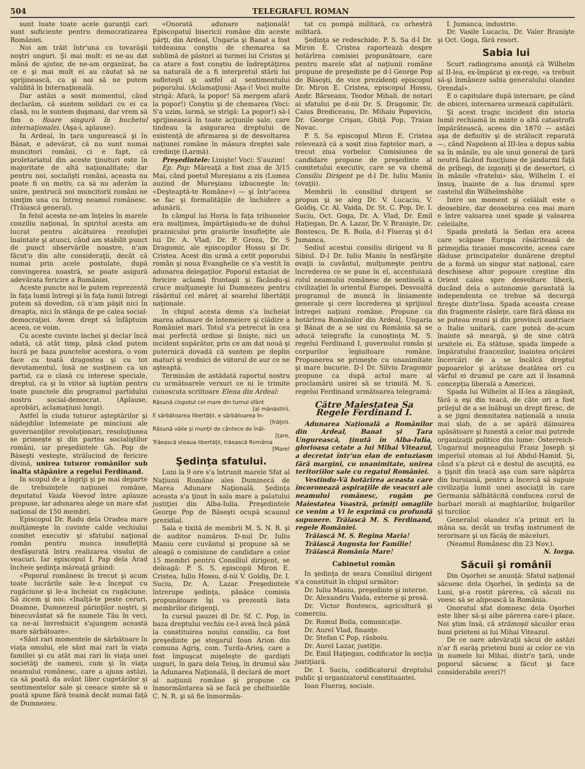504 TELEGRAFUL ROMAN
sunt luate toate acele garanţii cari sunt suficiente pentru democratizarea României.
Noi am trăit într'una cu tovarăşii noştri unguri. Şi mai mult: ei ne-au dat mână de ajutor, de ne-am organizat, ba ce e şi mai mult ei au căutat să ne sprijinească, ca şi noi să ne putem valídită în Internaţională.
Dar astăzi a sosit momentul, când declarăm, că suntem solidari cu ei ca clasă, nu le suntem duşmani, dar vrem să fim o floare singură în buchetul internaţionalei. (Aşa-i, aplause).
In Ardeal, în ţara ungurească şi în Bănat, e adevărat, că nu sunt numai muncitori români, ci e fapt, că proletariatul din aceste ţinuturi este în majoritate de altă naţionalitate; dar pentru noi, socialişti români, aceasta nu poate fi un motiv, ca să nu aderăm la unire, pentrucă noi muncitorii români ne simţim una cu întreg neamul românesc. (Trăiască general).
In felul acesta ne-am înţeles în marele conziliu naţional, în spiritul acesta am lucrat pentru alcătuirea rezoluţiei înaintate şi atunci, când am stabilit punct de punct observările noastre, n'am făcut'o din alte consideraţii, decât că numai prin acele postulate, după convingerea noastră, se poate asigură adevărata fericire a României.
Aceste puncte noi le putem reprezentă în faţa lumii întregi şi în faţa lumii întregi putem să dovedim, că n'am păşit nici în dreapta, nici în stânga de pe calea social-democraţiei. Avem drept să înfăptuim aceea, ce voim.
Cu aceste cuvinte închei şi declar încă odată, că atât timp, până când putem lucră pe baza punctelor acestora, o vom face cu toată dragostea şi cu tot devotamentul, însă ne susţinem ca un partid, ca o clasă cu interese speciale, dreptul, ca şi în viitor să luptăm pentru toate punctele din programul partidului nostru social-democrat. (Aplause, aprobări, aclamaţiuni lungi).
Astfel în ciuda tuturor aşteptărilor şi nădejdilor întemeiate pe minciuni ale guvernanţilor revoluţionari, resoluţiunea se primeşte şi din partea socialiştilor români, iar preşedintele Gh. Pop de Băseşti vesteşte, strălucind de fericire divină, unirea tuturor românilor sub înalta stăpânire a regelui Ferdinand.
In scopul de a îngriji şi pe mai departe de trebuinţele naţiunei române, deputatul Vaida Voevod între aplauze propune, iar adunarea alege un mare sfat naţional de 150 membri.
Episcopul Dr. Radu dela Oradea mare mulţămeşte în cuvinte calde vechiului comitet executiv şi sfatului naţional român pentru munca insufleţită desfăşurată întru realizarea visului de veacuri. Iar episcopul I. Pap dela Arad încheie şedinţa măreaţă grăind:
«Poporul românesc în trecut şi acum toate lucrările sale le-a început cu rugăciune şi le-a încheiat cu rugăciune. Să zicem şi noi: «Inalţă-te peste ceruri, Doamne, Dumnezeul părinţilor noştri, şi binecuvântat să fie numele Tău în veci, ca ne-ai învrednicit s'ajungem această mare sărbătoare».
«Sânt rari momentele de sărbătoare în viaţa omului, ele sânt mai rari în viaţa familiei şi cu atât mai rari în viaţa unei societăţi de oameni, cum şi în viaţa neamului românesc, care a ajuns astăzi, ca să poată da avânt liber cugetărilor şi sentimentelor sale şi ceeace simte să o poată spune fără teamă decât numai faţă de Dumnezeu.
«Onorată adunare naţională! Episcopatul bisericii române din aceste părţi, din Ardeal, Ungaria şi Banat a fost totdeauna conştiu de chemarea sa sublimă de păstori ai turmei lui Cristos şi ca atare a fost conştiu de îndreptăţirea sa naturală de a fi interpretul stării lui sufleteşti şi astfel al sentimentului poporului. (Aclamaţiuni: Aşa-i! Voci multe strigă: Afară, la popor! Să mergem afară la popor!) Conştiu şi de chemarea (Voci: S'a uzim, larmă, se strigă: La popor!) să-l sprijinească în toate acţiunile sale, care tindeau la asigurarea dreptului de existenţă de afirmarea şi de desvoltarea naţiunei române în măsura dreptei sale credinţe (Larmă).
Preşedintele: Linişte! Voci: S'auzim!
Ep. Pap: Măreaţă a fost ziua de 3/15 Mai, când poetul Mureşianu a zis (Lumea auzind de Mureşianu izbucneşte în: «Deşteaptă-te Române») — şi într'aceea se fac şi formalităţile de închidere a adunării.
In câmpul lui Horia în faţa tribunelor era mulţimea, împărtăşindu-se de duhul praznicului prin graiurile însufleţite ale lui Dr. A. Vlad, Dr. P. Groza, Dr. S Dragomir, ale episcopilor Hossu şi Dr. Cristea. Acest din urmă a cetit poporului român şi noua Evanghelie ce s'a vestit în adunarea delegaţilor. Poporul extaziat de fericire aclamă fruntaşii şi făcându-şi cruce mulţumeşte lui Dumnezeu pentru răsăritul cel măreţ al soarelui libertăţii naţionale.
In chipul acesta demn s'a încheiat marea adunare de întemeiere şi clădire a României mari. Totul s'a petrecut în cea mai perfectă ordine şi linişte, nici un incident supărător, prin ce am dat nouă şi puternică dovadă că suntem pe deplin maturi şi vrednici de viitorul de aur ce ne aşteaptă.
Terminăm de astădată raportul nostru cu următoarele versuri ce ni le trimite cunoscuta scriitoare Elena din Ardeal:
Răsună clopotul cel mare din turnul sfânt
[al mănăstirii,
E sărbătoarea libertăţii, e sărbătoarea în-
[frăţirii.
Răsună văile şi munţii de cântece de înăl-
[ţare,
Trăească steaua libertăţii, trăească România
[Mare!
Şedinţa sfatului.
Luni la 9 ore s'a întrunit marele Sfat al Naţiunii Române ales Duminecă de Marea Adunare Naţională. Şedinţa aceasta s'a ţinut în sala mare a palatului justiţiei din Alba-Iulia. Preşedintele George Pop de Băseşti ocupă scaunul prezidial.
Sala e tixită de membrii M. S. N. R. şi de auditor număros. D-nul Dr. Iuliu Maniu cere cuvântul şi propune să se aleagă o comisiune de candidare a celor 15 membri pentru Consiliul dirigent, se deleagă: P. S. S. episcopii Miron E. Cristea, Iuliu Hossu, d-nii V. Goldiş, Dr. I. Suciu, Dr. A. Lazar. Preşedintele întrerupe şedinţa, pânăce comisia propunătoare îşi va prezentă lista membrilor dirigenţi.
In cursul pauzei dl Dr. Sf. C. Pop, în baza dreptului vechiu ce-l aveà încă până la constituirea noului consiliu, ca fost preşedinte pe stegarul Ioan Arion din comuna Agriş, com. Turda-Arieş, care a fost împuşcat mişeleşte de gardişti unguri, în gara dela Teiuş, în drumul său la Adunarea Naţională, îl declară de mort al naţiunii române şi propune ca înmormântarea să se facă pe cheltuielile C. N. R. şi să fie înmormân-
tat cu pompă militară, cu orhestră militară.
Şedinţa se redeschide. P. S. Sa d-l Dr. Miron E. Cristea raportează despre hotărîrea comisiei propunătoare, care pentru marele sfat al naţiunii române propune de preşedinte pe d-l George Pop de Băseşti, de vice prezidenţi episcopul Dr. Miron E. Cristea, episcopul Hossu, Andr. Bârseanu, Teodor Mihali. de notari ai sfatului pe d-nii Dr. S. Dragomir, Dr. Caius Brediceanu, Dr. Mihaiu Popoviciu, Dr. George Crişan, Ghiţă Pop, Traian Novac.
P. S. Sa episcopul Miron E. Cristea relevează că a sosit ziua faptelor mari, a trecut ziua vorbelor. Comisiunea de candidare propune de preşedinte al comitetului executiv, care se va chemă Consiliu Dirigent pe d-l Dr. Iuliu Maniu (ovaţii).
Membrii în consiliul dirigent se propun şi se aleg Dr. V. Lucaciu, V. Goldiş, Cr. Al. Vaida, Dr. St. C. Pop, Dr. I. Suciu, Oct. Goga, Dr. A. Vlad, Dr. Emil Haţiegan, Dr. A. Lazar, Dr. V. Branişte, Dr. Bontescu, Dr. R. Boila, d-l Flueraş şi d-l Jumanca.
Sediul acestui consiliu dirigent va fi Sibiul. D-l Dr. Iuliu Maniu în nesfârşite ovaţii ia cuvântul, mulţumeşte pentru încrederea ce se pune în el, accentuiază rolul neamului românesc de sentinelă a civilizaţiei în orientul Europei. Desvoaltă programul de muncă în liniamente generale şi cere încrederea şi sprijinul întregei naţiuni române. Propune ca hotărîrea Românilor din Ardeal, Ungaria şi Bănat de a se uni cu România să se aducă telegrafic la cunoştinţa M. S. regelui Ferdinand I, guvernului român şi corpurilor legiuitoare române. Propunerea se primeşte cu unanimitate şi mare bucurie. D-l Dr. Silviu Dragomir propune ca după actul mare al proclamării unirei să se trimită M. S. regelui Ferdinand următoarea telegramă:
Către Maiestatea Sa
Regele Ferdinand I.
Adunarea Naţională a Românilor din Ardeal, Banat şi Ţara Ungurească, ţinută în Alba-Iulia, glorioasa cetate a lui Mihai Viteazul, a decretat într'un elan de entuziasm fără margini, cu unanimitate, unirea teritoriilor sale cu regatul României.
Vestindu-Vă hotărîrea aceasta care încoronează aspiraţiile de veacuri ale neamului românesc, rugăm pe Maiestatea Voastră, primiţi omagiile ce venim a Vi le exprimă cu profundă supunere. Trăiască M. S. Ferdinand, regele României.
Trăiască M. S. Regina Maria!
Trăiască Augusta lor Familie!
Trăiască România Mare!
Cabinetul român
In şedinţa de seara Consiliul dirigent s'a constituit în chipul următor:
Dr. Iuliu Maniu, preşedinte şi interne.
Dr. Alexandru Vaida, externe şi presă.
Dr. Victor Bontescu, agricultură şi comerciu.
Dr. Romul Boila, comunicaţie.
Dr. Aurel Vlad, finanţe.
Dr. Stefan C Pop, răsboiu.
Dr. Aurel Lazar, justiţie.
Dr. Emil Haţiegan, codificator în secţia justiţiară.
Dr. I. Suciu, codificatorul dreptului public şi organizatorul constituantei.
Ioan Flueraş, sociale.
I. Jumanca, industrie.
Dr. Vasile Lucaciu, Dr. Valer Branişte şi Oct. Goga, fără resort.
Sabia lui
Scurt radiograma anunţă că Wilhelm al II-lea, ex-împărat şi ex-rege, «a trebuit să-şi înmâneze sabia generalului olandez Orendal».
E o capitulare după internare, pe când de obicei, internarea urmează capitulării.
Şi acest tragic incident din istoria lumii rechiamă în minte o altă catastrofă împărătească, aceea din 1870 — astăzi aşa de definitiv şi de strălucit reparată —, când Napoleon al III-lea a depus sabia sa în mânile, nu ale unui general de ţară neutră făcând funcţiune de jandarmi faţă de pribegi, de izgoniţi şi de desertori, ci în mânile «fratelui» său, Wilhelm I. el însuş, înainte de a lua drumul spre castelul din Wilhelmshöhe
Intre un moment şi celălalt este o deosebire, dar deosebirea cea mai mare e între valoarea unei spade şi valoarea celeilalte.
Spada predată la Sedan era aceea care scăpase Europa răsăriteană de primejdia tiraniei moscovite, aceea care dăduse principatelor dunărene dreptul de a formă un singur stat naţional, care deschisese altor popoare creştine din Orient calea spre desvoltare liberă, ducând dela o autonomie garantată la independenta ce trebue să decurgă fireşte dintr'însa. Spada aceasta crease din fragmente răsleţe, care fără dânsa nu se puteau reuni şi din provincii austriace o Italie unitară, care puteà de-acum înainte să meargă, şi de sine cătră ursitele ei. Ea stătuse, spada limpede a împăratului francezilor, înaintea oricărei încercări de a se încălcă dreptul popoarelor şi arătase deatâtea ori cu vârful ei drumul pe care azi il însamnă concepţia liberală a Americei.
Spada lui Wilhelm al II-lea a zăngănit, fără a eşi din teacă, de câte ori a fost prilejul de a se înăbuşi un drept firesc, de a se jigni demnitatea naţională a unuia mai slab, de a se apără dăinuirea apăsătoare şi funestă a celor mai putrede organizaţii politice din lume: Österreich-Ungarnul moşneagului Franz Joseph şi imperiul otoman al lui Abdul-Hamid. Şi, când s'a părut că e destul de ascuţită, ea a ţişnit din teacă aşa cum sare năpârca din buruiană, pentru a încercă să supuie civilizaţia lumii unei asociaţii în care Germania sălbătăcită conducea corul de barbari morali ai maghiarilor, bulgarilor şi turcilor.
Generalul olandez n'a primit eri în mâna sa, decât un trufaş instrument de terorisare şi un făcăş de măceluri.
(Neamul Românesc din 23 Nov.).
N. Iorga.
Săcuii şi românii
Din Oşorhei se anunţă: Sfatul naţional săcuesc dela Oşorhei, în şedinţa sa de Luni, şi-a rostit părerea, că săcuii nu voesc să se alipească la România.
Onoratul sfat domnesc dela Oşorhei este liber să-şi aibe părerea care-i place. Noi ştim însă, că strămoşii săcuilor erau buni prieteni ai lui Mihai Viteazul.
De ce oare adevăraţii săcui de astăzi n'ar fi earăş prieteni buni ai celor ce vin în numele lui Mihai, dintr'o ţară, unde poporul săcuesc a făcut şi face considerabile averi?!